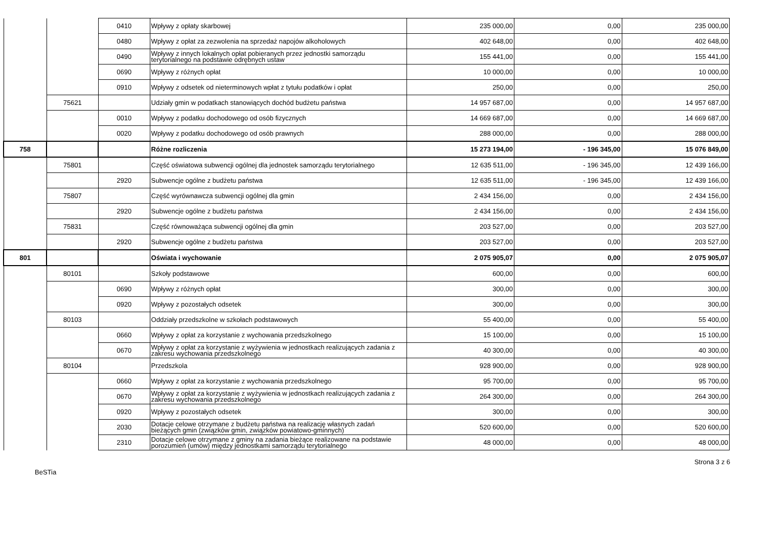| | | 0410 | Wpływy z opłaty skarbowej | 235 000,00 | 0,00 | 235 000,00 |
| | | 0480 | Wpływy z opłat za zezwolenia na sprzedaż napojów alkoholowych | 402 648,00 | 0,00 | 402 648,00 |
| | | 0490 | Wpływy z innych lokalnych opłat pobieranych przez jednostki samorządu terytorialnego na podstawie odrębnych ustaw | 155 441,00 | 0,00 | 155 441,00 |
| | | 0690 | Wpływy z różnych opłat | 10 000,00 | 0,00 | 10 000,00 |
| | | 0910 | Wpływy z odsetek od nieterminowych wpłat z tytułu podatków i opłat | 250,00 | 0,00 | 250,00 |
| | 75621 | | Udziały gmin w podatkach stanowiących dochód budżetu państwa | 14 957 687,00 | 0,00 | 14 957 687,00 |
| | | 0010 | Wpływy z podatku dochodowego od osób fizycznych | 14 669 687,00 | 0,00 | 14 669 687,00 |
| | | 0020 | Wpływy z podatku dochodowego od osób prawnych | 288 000,00 | 0,00 | 288 000,00 |
| 758 | | | Różne rozliczenia | 15 273 194,00 | - 196 345,00 | 15 076 849,00 |
| | 75801 | | Część oświatowa subwencji ogólnej dla jednostek samorządu terytorialnego | 12 635 511,00 | - 196 345,00 | 12 439 166,00 |
| | | 2920 | Subwencje ogólne z budżetu państwa | 12 635 511,00 | - 196 345,00 | 12 439 166,00 |
| | 75807 | | Część wyrównawcza subwencji ogólnej dla gmin | 2 434 156,00 | 0,00 | 2 434 156,00 |
| | | 2920 | Subwencje ogólne z budżetu państwa | 2 434 156,00 | 0,00 | 2 434 156,00 |
| | 75831 | | Część równoważąca subwencji ogólnej dla gmin | 203 527,00 | 0,00 | 203 527,00 |
| | | 2920 | Subwencje ogólne z budżetu państwa | 203 527,00 | 0,00 | 203 527,00 |
| 801 | | | Oświata i wychowanie | 2 075 905,07 | 0,00 | 2 075 905,07 |
| | 80101 | | Szkoły podstawowe | 600,00 | 0,00 | 600,00 |
| | | 0690 | Wpływy z różnych opłat | 300,00 | 0,00 | 300,00 |
| | | 0920 | Wpływy z pozostałych odsetek | 300,00 | 0,00 | 300,00 |
| | 80103 | | Oddziały przedszkolne w szkołach podstawowych | 55 400,00 | 0,00 | 55 400,00 |
| | | 0660 | Wpływy z opłat za korzystanie z wychowania przedszkolnego | 15 100,00 | 0,00 | 15 100,00 |
| | | 0670 | Wpływy z opłat za korzystanie z wyżywienia w jednostkach realizujących zadania z zakresu wychowania przedszkolnego | 40 300,00 | 0,00 | 40 300,00 |
| | 80104 | | Przedszkola | 928 900,00 | 0,00 | 928 900,00 |
| | | 0660 | Wpływy z opłat za korzystanie z wychowania przedszkolnego | 95 700,00 | 0,00 | 95 700,00 |
| | | 0670 | Wpływy z opłat za korzystanie z wyżywienia w jednostkach realizujących zadania z zakresu wychowania przedszkolnego | 264 300,00 | 0,00 | 264 300,00 |
| | | 0920 | Wpływy z pozostałych odsetek | 300,00 | 0,00 | 300,00 |
| | | 2030 | Dotacje celowe otrzymane z budżetu państwa na realizację własnych zadań bieżących gmin (związków gmin, związków powiatowo-gminnych) | 520 600,00 | 0,00 | 520 600,00 |
| | | 2310 | Dotacje celowe otrzymane z gminy na zadania bieżące realizowane na podstawie porozumień (umów) między jednostkami samorządu terytorialnego | 48 000,00 | 0,00 | 48 000,00 |
BeSTia Strona 3 z 6